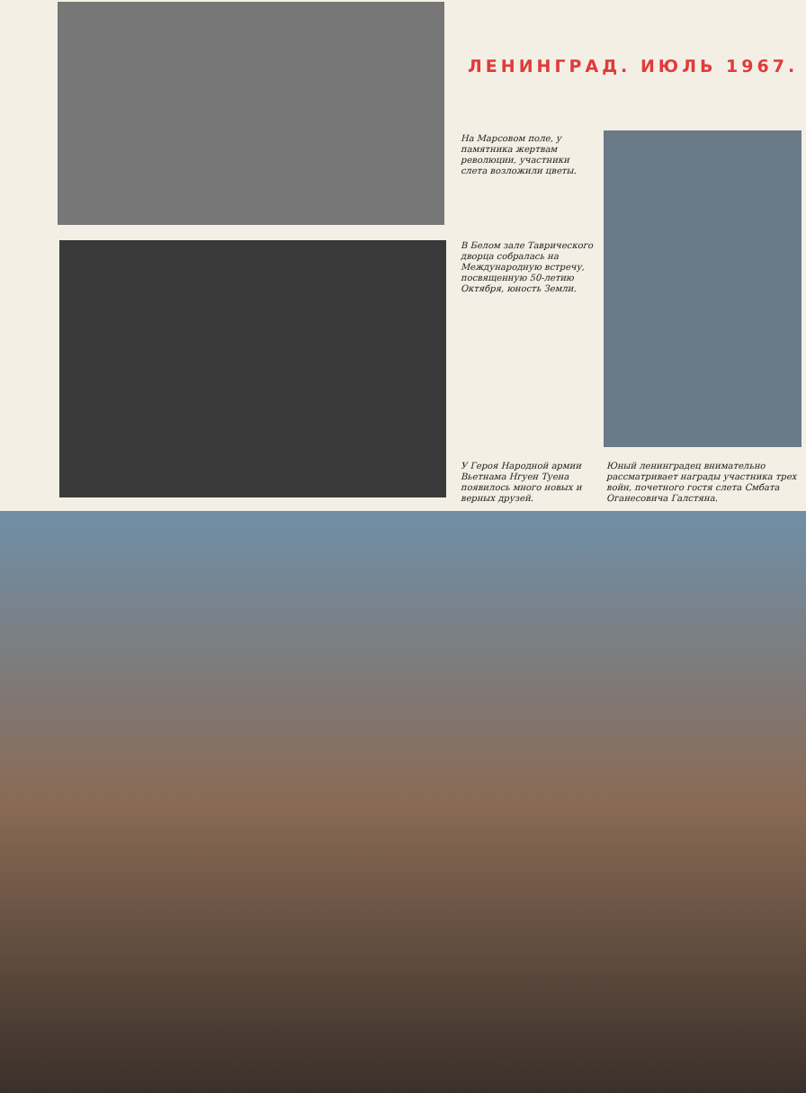ЛЕНИНГРАД. ИЮЛЬ 1967.
На Марсовом поле, у памятника жертвам революции, участники слета возложили цветы.
В Белом зале Таврического дворца собралась на Международную встречу, посвященную 50-летию Октября, юность Земли.
У Героя Народной армии Вьетнама Нгуен Туена появилось много новых и верных друзей.
Юный ленинградец внимательно рассматривает награды участника трех войн, почетного гостя слета Смбата Оганесовича Галстяна.